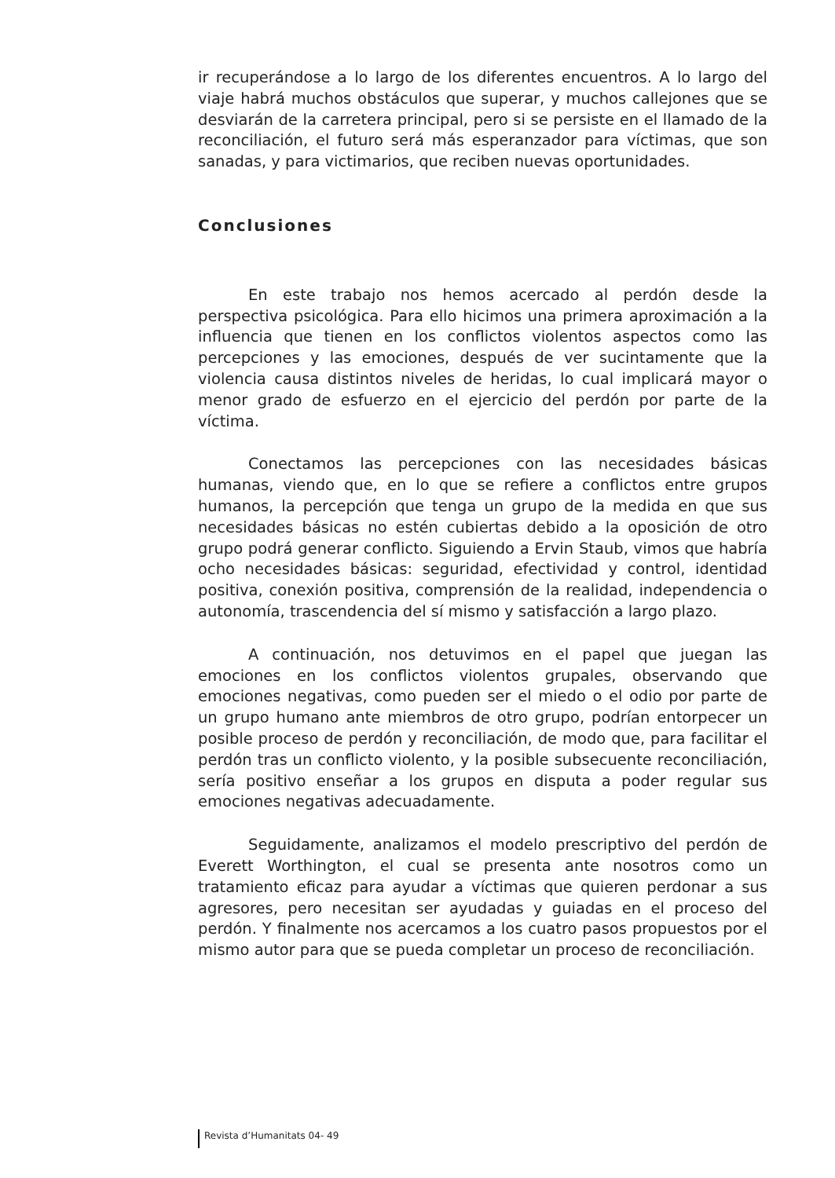ir recuperándose a lo largo de los diferentes encuentros. A lo largo del viaje habrá muchos obstáculos que superar, y muchos callejones que se desviarán de la carretera principal, pero si se persiste en el llamado de la reconciliación, el futuro será más esperanzador para víctimas, que son sanadas, y para victimarios, que reciben nuevas oportunidades.
Conclusiones
En este trabajo nos hemos acercado al perdón desde la perspectiva psicológica. Para ello hicimos una primera aproximación a la influencia que tienen en los conflictos violentos aspectos como las percepciones y las emociones, después de ver sucintamente que la violencia causa distintos niveles de heridas, lo cual implicará mayor o menor grado de esfuerzo en el ejercicio del perdón por parte de la víctima.
Conectamos las percepciones con las necesidades básicas humanas, viendo que, en lo que se refiere a conflictos entre grupos humanos, la percepción que tenga un grupo de la medida en que sus necesidades básicas no estén cubiertas debido a la oposición de otro grupo podrá generar conflicto. Siguiendo a Ervin Staub, vimos que habría ocho necesidades básicas: seguridad, efectividad y control, identidad positiva, conexión positiva, comprensión de la realidad, independencia o autonomía, trascendencia del sí mismo y satisfacción a largo plazo.
A continuación, nos detuvimos en el papel que juegan las emociones en los conflictos violentos grupales, observando que emociones negativas, como pueden ser el miedo o el odio por parte de un grupo humano ante miembros de otro grupo, podrían entorpecer un posible proceso de perdón y reconciliación, de modo que, para facilitar el perdón tras un conflicto violento, y la posible subsecuente reconciliación, sería positivo enseñar a los grupos en disputa a poder regular sus emociones negativas adecuadamente.
Seguidamente, analizamos el modelo prescriptivo del perdón de Everett Worthington, el cual se presenta ante nosotros como un tratamiento eficaz para ayudar a víctimas que quieren perdonar a sus agresores, pero necesitan ser ayudadas y guiadas en el proceso del perdón. Y finalmente nos acercamos a los cuatro pasos propuestos por el mismo autor para que se pueda completar un proceso de reconciliación.
Revista d’Humanitats 04- 49